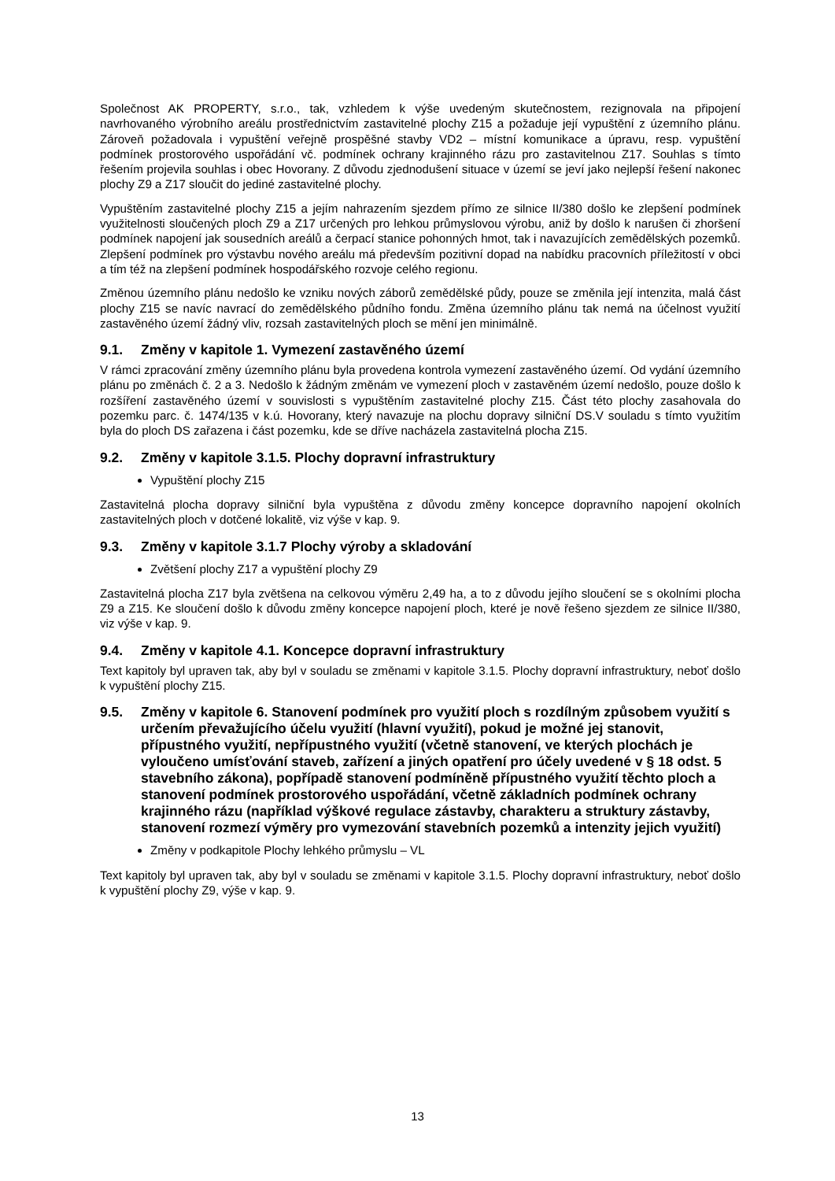Společnost AK PROPERTY, s.r.o., tak, vzhledem k výše uvedeným skutečnostem, rezignovala na připojení navrhovaného výrobního areálu prostřednictvím zastavitelné plochy Z15 a požaduje její vypuštění z územního plánu. Zároveň požadovala i vypuštění veřejně prospěšné stavby VD2 – místní komunikace a úpravu, resp. vypuštění podmínek prostorového uspořádání vč. podmínek ochrany krajinného rázu pro zastavitelnou Z17. Souhlas s tímto řešením projevila souhlas i obec Hovorany. Z důvodu zjednodušení situace v území se jeví jako nejlepší řešení nakonec plochy Z9 a Z17 sloučit do jediné zastavitelné plochy.
Vypuštěním zastavitelné plochy Z15 a jejím nahrazením sjezdem přímo ze silnice II/380 došlo ke zlepšení podmínek využitelnosti sloučených ploch Z9 a Z17 určených pro lehkou průmyslovou výrobu, aniž by došlo k narušen či zhoršení podmínek napojení jak sousedních areálů a čerpací stanice pohonných hmot, tak i navazujících zemědělských pozemků. Zlepšení podmínek pro výstavbu nového areálu má především pozitivní dopad na nabídku pracovních příležitostí v obci a tím též na zlepšení podmínek hospodářského rozvoje celého regionu.
Změnou územního plánu nedošlo ke vzniku nových záborů zemědělské půdy, pouze se změnila její intenzita, malá část plochy Z15 se navíc navrací do zemědělského půdního fondu. Změna územního plánu tak nemá na účelnost využití zastavěného území žádný vliv, rozsah zastavitelných ploch se mění jen minimálně.
9.1. Změny v kapitole 1. Vymezení zastavěného území
V rámci zpracování změny územního plánu byla provedena kontrola vymezení zastavěného území. Od vydání územního plánu po změnách č. 2 a 3. Nedošlo k žádným změnám ve vymezení ploch v zastavěném území nedošlo, pouze došlo k rozšíření zastavěného území v souvislosti s vypuštěním zastavitelné plochy Z15. Část této plochy zasahovala do pozemku parc. č. 1474/135 v k.ú. Hovorany, který navazuje na plochu dopravy silniční DS.V souladu s tímto využitím byla do ploch DS zařazena i část pozemku, kde se dříve nacházela zastavitelná plocha Z15.
9.2. Změny v kapitole 3.1.5. Plochy dopravní infrastruktury
Vypuštění plochy Z15
Zastavitelná plocha dopravy silniční byla vypuštěna z důvodu změny koncepce dopravního napojení okolních zastavitelných ploch v dotčené lokalitě, viz výše v kap. 9.
9.3. Změny v kapitole 3.1.7 Plochy výroby a skladování
Zvětšení plochy Z17 a vypuštění plochy Z9
Zastavitelná plocha Z17 byla zvětšena na celkovou výměru 2,49 ha, a to z důvodu jejího sloučení se s okolními plocha Z9 a Z15. Ke sloučení došlo k důvodu změny koncepce napojení ploch, které je nově řešeno sjezdem ze silnice II/380, viz výše v kap. 9.
9.4. Změny v kapitole 4.1. Koncepce dopravní infrastruktury
Text kapitoly byl upraven tak, aby byl v souladu se změnami v kapitole 3.1.5. Plochy dopravní infrastruktury, neboť došlo k vypuštění plochy Z15.
9.5. Změny v kapitole 6. Stanovení podmínek pro využití ploch s rozdílným způsobem využití s určením převažujícího účelu využití (hlavní využití), pokud je možné jej stanovit, přípustného využití, nepřípustného využití (včetně stanovení, ve kterých plochách je vyloučeno umísťování staveb, zařízení a jiných opatření pro účely uvedené v § 18 odst. 5 stavebního zákona), popřípadě stanovení podmíněně přípustného využití těchto ploch a stanovení podmínek prostorového uspořádání, včetně základních podmínek ochrany krajinného rázu (například výškové regulace zástavby, charakteru a struktury zástavby, stanovení rozmezí výměry pro vymezování stavebních pozemků a intenzity jejich využití)
Změny v podkapitole Plochy lehkého průmyslu – VL
Text kapitoly byl upraven tak, aby byl v souladu se změnami v kapitole 3.1.5. Plochy dopravní infrastruktury, neboť došlo k vypuštění plochy Z9, výše v kap. 9.
13